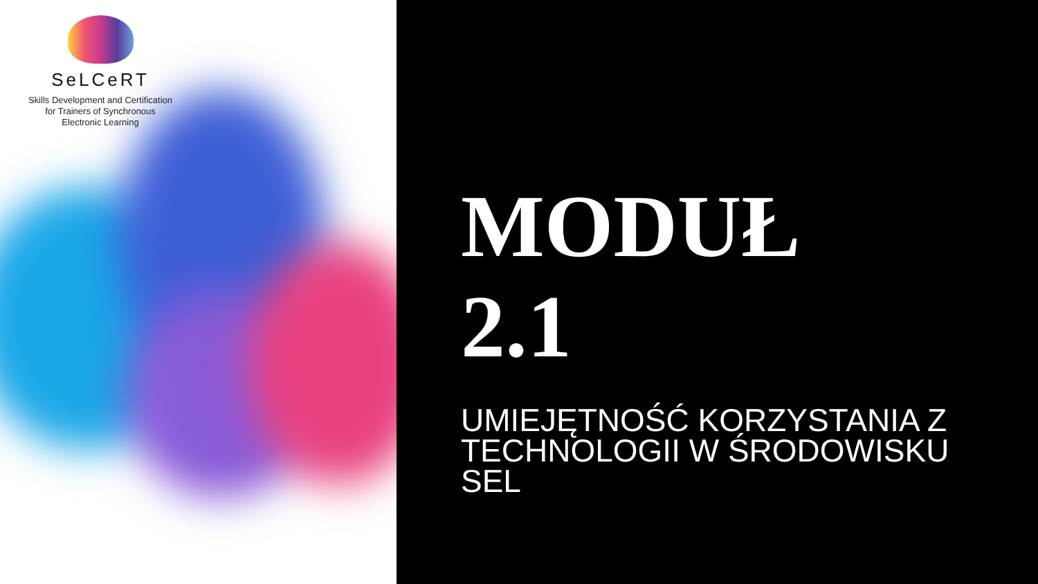SeLCeRT
Skills Development and Certification
for Trainers of Synchronous
Electronic Learning
MODUŁ
2.1
UMIEJĘTNOŚĆ KORZYSTANIA Z
TECHNOLOGII W ŚRODOWISKU
SEL